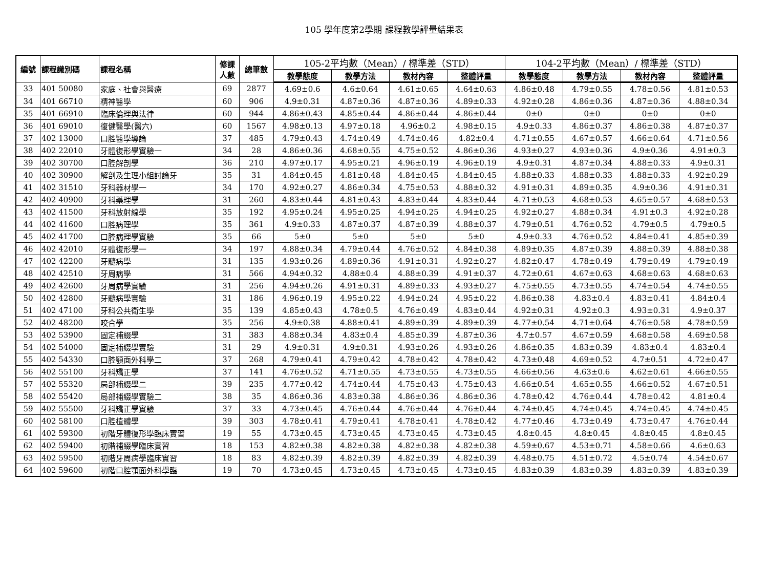105 學年度第2學期 課程教學評量結果表
| 編號 | 課程識別碼 | 課程名稱 | 修課 人數 | 總筆數 | 105-2平均數（Mean）/ 標準差（STD） | | | | 104-2平均數（Mean）/ 標準差（STD） | | | |
| --- | --- | --- | --- | --- | --- | --- | --- | --- | --- | --- | --- | --- |
| | | | | | 教學態度 | 教學方法 | 教材內容 | 整體評量 | 教學態度 | 教學方法 | 教材內容 | 整體評量 |
| 33 | 401 50080 | 家庭、社會與醫療 | 69 | 2877 | 4.69±0.6 | 4.6±0.64 | 4.61±0.65 | 4.64±0.63 | 4.86±0.48 | 4.79±0.55 | 4.78±0.56 | 4.81±0.53 |
| 34 | 401 66710 | 精神醫學 | 60 | 906 | 4.9±0.31 | 4.87±0.36 | 4.87±0.36 | 4.89±0.33 | 4.92±0.28 | 4.86±0.36 | 4.87±0.36 | 4.88±0.34 |
| 35 | 401 66910 | 臨床倫理與法律 | 60 | 944 | 4.86±0.43 | 4.85±0.44 | 4.86±0.44 | 4.86±0.44 | 0±0 | 0±0 | 0±0 | 0±0 |
| 36 | 401 69010 | 復健醫學(醫六) | 60 | 1567 | 4.98±0.13 | 4.97±0.18 | 4.96±0.2 | 4.98±0.15 | 4.9±0.33 | 4.86±0.37 | 4.86±0.38 | 4.87±0.37 |
| 37 | 402 13000 | 口腔醫學導論 | 37 | 485 | 4.79±0.43 | 4.74±0.49 | 4.74±0.46 | 4.82±0.4 | 4.71±0.55 | 4.67±0.57 | 4.66±0.64 | 4.71±0.56 |
| 38 | 402 22010 | 牙體復形學實驗一 | 34 | 28 | 4.86±0.36 | 4.68±0.55 | 4.75±0.52 | 4.86±0.36 | 4.93±0.27 | 4.93±0.36 | 4.9±0.36 | 4.91±0.3 |
| 39 | 402 30700 | 口腔解剖學 | 36 | 210 | 4.97±0.17 | 4.95±0.21 | 4.96±0.19 | 4.96±0.19 | 4.9±0.31 | 4.87±0.34 | 4.88±0.33 | 4.9±0.31 |
| 40 | 402 30900 | 解剖及生理小組討論牙 | 35 | 31 | 4.84±0.45 | 4.81±0.48 | 4.84±0.45 | 4.84±0.45 | 4.88±0.33 | 4.88±0.33 | 4.88±0.33 | 4.92±0.29 |
| 41 | 402 31510 | 牙科器材學一 | 34 | 170 | 4.92±0.27 | 4.86±0.34 | 4.75±0.53 | 4.88±0.32 | 4.91±0.31 | 4.89±0.35 | 4.9±0.36 | 4.91±0.31 |
| 42 | 402 40900 | 牙科藥理學 | 31 | 260 | 4.83±0.44 | 4.81±0.43 | 4.83±0.44 | 4.83±0.44 | 4.71±0.53 | 4.68±0.53 | 4.65±0.57 | 4.68±0.53 |
| 43 | 402 41500 | 牙科放射線學 | 35 | 192 | 4.95±0.24 | 4.95±0.25 | 4.94±0.25 | 4.94±0.25 | 4.92±0.27 | 4.88±0.34 | 4.91±0.3 | 4.92±0.28 |
| 44 | 402 41600 | 口腔病理學 | 35 | 361 | 4.9±0.33 | 4.87±0.37 | 4.87±0.39 | 4.88±0.37 | 4.79±0.51 | 4.76±0.52 | 4.79±0.5 | 4.79±0.5 |
| 45 | 402 41700 | 口腔病理學實驗 | 35 | 66 | 5±0 | 5±0 | 5±0 | 5±0 | 4.9±0.33 | 4.76±0.52 | 4.84±0.41 | 4.85±0.39 |
| 46 | 402 42010 | 牙體復形學一 | 34 | 197 | 4.88±0.34 | 4.79±0.44 | 4.76±0.52 | 4.84±0.38 | 4.89±0.35 | 4.87±0.39 | 4.88±0.39 | 4.88±0.38 |
| 47 | 402 42200 | 牙髓病學 | 31 | 135 | 4.93±0.26 | 4.89±0.36 | 4.91±0.31 | 4.92±0.27 | 4.82±0.47 | 4.78±0.49 | 4.79±0.49 | 4.79±0.49 |
| 48 | 402 42510 | 牙周病學 | 31 | 566 | 4.94±0.32 | 4.88±0.4 | 4.88±0.39 | 4.91±0.37 | 4.72±0.61 | 4.67±0.63 | 4.68±0.63 | 4.68±0.63 |
| 49 | 402 42600 | 牙周病學實驗 | 31 | 256 | 4.94±0.26 | 4.91±0.31 | 4.89±0.33 | 4.93±0.27 | 4.75±0.55 | 4.73±0.55 | 4.74±0.54 | 4.74±0.55 |
| 50 | 402 42800 | 牙髓病學實驗 | 31 | 186 | 4.96±0.19 | 4.95±0.22 | 4.94±0.24 | 4.95±0.22 | 4.86±0.38 | 4.83±0.4 | 4.83±0.41 | 4.84±0.4 |
| 51 | 402 47100 | 牙科公共衛生學 | 35 | 139 | 4.85±0.43 | 4.78±0.5 | 4.76±0.49 | 4.83±0.44 | 4.92±0.31 | 4.92±0.3 | 4.93±0.31 | 4.9±0.37 |
| 52 | 402 48200 | 咬合學 | 35 | 256 | 4.9±0.38 | 4.88±0.41 | 4.89±0.39 | 4.89±0.39 | 4.77±0.54 | 4.71±0.64 | 4.76±0.58 | 4.78±0.59 |
| 53 | 402 53900 | 固定補綴學 | 31 | 383 | 4.88±0.34 | 4.83±0.4 | 4.85±0.39 | 4.87±0.36 | 4.7±0.57 | 4.67±0.59 | 4.68±0.58 | 4.69±0.58 |
| 54 | 402 54000 | 固定補綴學實驗 | 31 | 29 | 4.9±0.31 | 4.9±0.31 | 4.93±0.26 | 4.93±0.26 | 4.86±0.35 | 4.83±0.39 | 4.83±0.4 | 4.83±0.4 |
| 55 | 402 54330 | 口腔顎面外科學二 | 37 | 268 | 4.79±0.41 | 4.79±0.42 | 4.78±0.42 | 4.78±0.42 | 4.73±0.48 | 4.69±0.52 | 4.7±0.51 | 4.72±0.47 |
| 56 | 402 55100 | 牙科矯正學 | 37 | 141 | 4.76±0.52 | 4.71±0.55 | 4.73±0.55 | 4.73±0.55 | 4.66±0.56 | 4.63±0.6 | 4.62±0.61 | 4.66±0.55 |
| 57 | 402 55320 | 局部補綴學二 | 39 | 235 | 4.77±0.42 | 4.74±0.44 | 4.75±0.43 | 4.75±0.43 | 4.66±0.54 | 4.65±0.55 | 4.66±0.52 | 4.67±0.51 |
| 58 | 402 55420 | 局部補綴學實驗二 | 38 | 35 | 4.86±0.36 | 4.83±0.38 | 4.86±0.36 | 4.86±0.36 | 4.78±0.42 | 4.76±0.44 | 4.78±0.42 | 4.81±0.4 |
| 59 | 402 55500 | 牙科矯正學實驗 | 37 | 33 | 4.73±0.45 | 4.76±0.44 | 4.76±0.44 | 4.76±0.44 | 4.74±0.45 | 4.74±0.45 | 4.74±0.45 | 4.74±0.45 |
| 60 | 402 58100 | 口腔植體學 | 39 | 303 | 4.78±0.41 | 4.79±0.41 | 4.78±0.41 | 4.78±0.42 | 4.77±0.46 | 4.73±0.49 | 4.73±0.47 | 4.76±0.44 |
| 61 | 402 59300 | 初階牙體復形學臨床實習 | 19 | 55 | 4.73±0.45 | 4.73±0.45 | 4.73±0.45 | 4.73±0.45 | 4.8±0.45 | 4.8±0.45 | 4.8±0.45 | 4.8±0.45 |
| 62 | 402 59400 | 初階補綴學臨床實習 | 18 | 153 | 4.82±0.38 | 4.82±0.38 | 4.82±0.38 | 4.82±0.38 | 4.59±0.67 | 4.53±0.71 | 4.58±0.66 | 4.6±0.63 |
| 63 | 402 59500 | 初階牙周病學臨床實習 | 18 | 83 | 4.82±0.39 | 4.82±0.39 | 4.82±0.39 | 4.82±0.39 | 4.48±0.75 | 4.51±0.72 | 4.5±0.74 | 4.54±0.67 |
| 64 | 402 59600 | 初階口腔顎面外科學臨 | 19 | 70 | 4.73±0.45 | 4.73±0.45 | 4.73±0.45 | 4.73±0.45 | 4.83±0.39 | 4.83±0.39 | 4.83±0.39 | 4.83±0.39 |